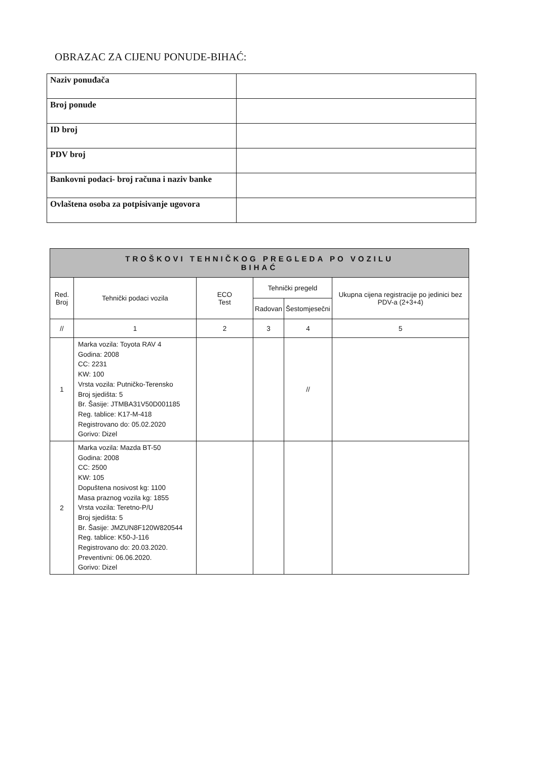OBRAZAC ZA CIJENU PONUDE-BIHAĆ:
| Naziv ponuđača | |
| Broj ponude | |
| ID broj | |
| PDV broj | |
| Bankovni podaci- broj računa i naziv banke | |
| Ovlaštena osoba za potpisivanje ugovora | |
| TROŠKOVI TEHNIČKOG PREGLEDA PO VOZILU BIHAĆ | | | | | |
| --- | --- | --- | --- | --- | --- |
| Red. Broj | Tehnički podaci vozila | ECO Test | Tehnički pregeld | | Ukupna cijena registracije po jedinici bez PDV-a (2+3+4) |
| | | | Radovan | Šestomjesečni | |
| // | 1 | 2 | 3 | 4 | 5 |
| 1 | Marka vozila: Toyota RAV 4 Godina: 2008 CC: 2231 KW: 100 Vrsta vozila: Putničko-Terensko Broj sjedišta: 5 Br. Šasije: JTMBA31V50D001185 Reg. tablice: K17-M-418 Registrovano do: 05.02.2020 Gorivo: Dizel | | | // | |
| 2 | Marka vozila: Mazda BT-50 Godina: 2008 CC: 2500 KW: 105 Dopuštena nosivost kg: 1100 Masa praznog vozila kg: 1855 Vrsta vozila: Teretno-P/U Broj sjedišta: 5 Br. Šasije: JMZUN8F120W820544 Reg. tablice: K50-J-116 Registrovano do: 20.03.2020. Preventivni: 06.06.2020. Gorivo: Dizel | | | | |